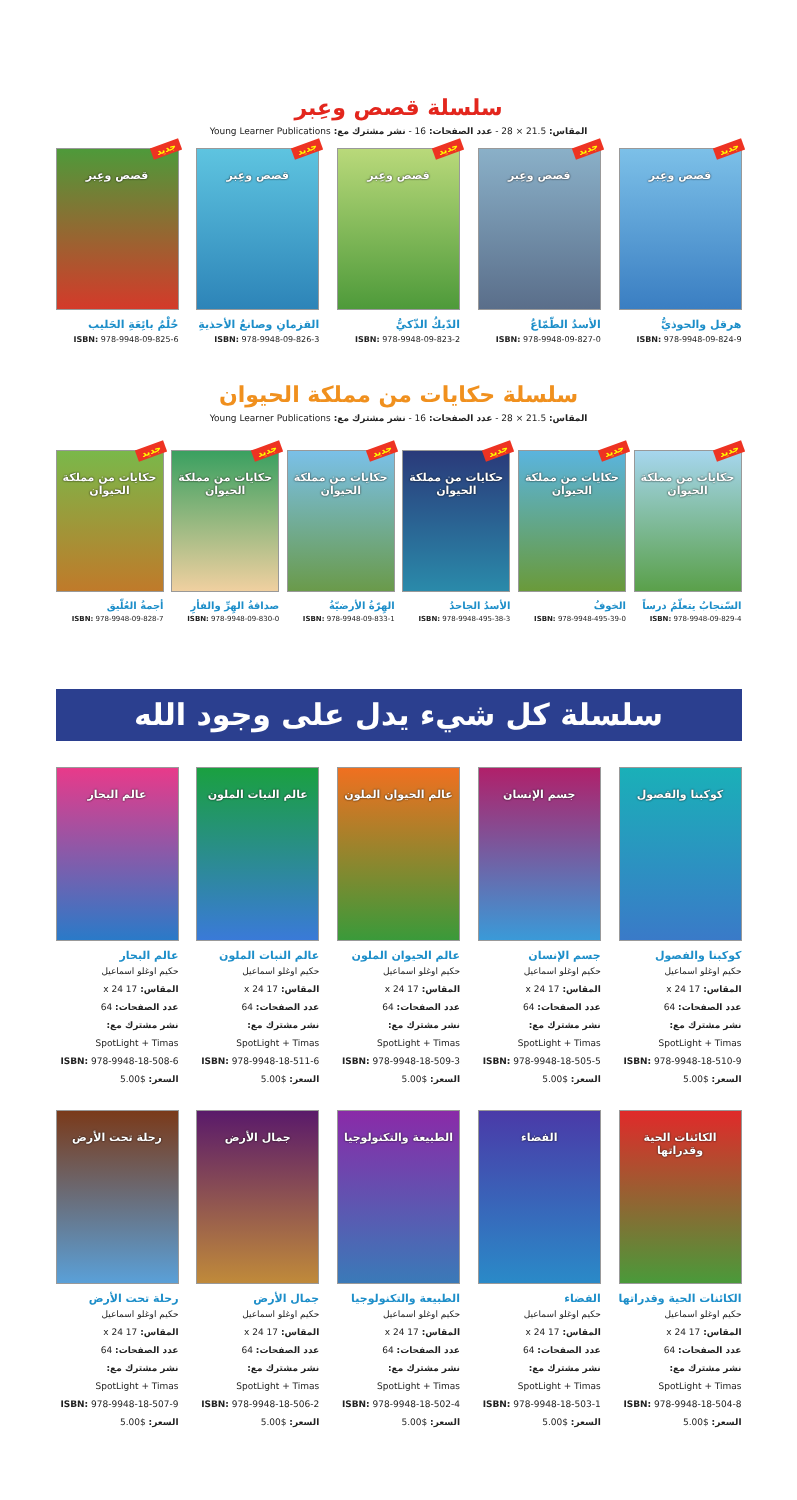سلسلة قصص وعِبر
المقاس: 21.5 × 28 - عدد الصفحات: 16 - نشر مشترك مع: Young Learner Publications
جديد
قصص وعِبر
هرقل والحوذيُّ
ISBN: 978-9948-09-824-9
جديد
قصص وعِبر
الأسدُ الطّمّاعُ
ISBN: 978-9948-09-827-0
جديد
قصص وعِبر
الدّيكُ الذّكيُّ
ISBN: 978-9948-09-823-2
جديد
قصص وعِبر
القزمانِ وصانعُ الأحذيةِ
ISBN: 978-9948-09-826-3
جديد
قصص وعِبر
حُلْمُ بائِعَةِ الحَليب
ISBN: 978-9948-09-825-6
سلسلة حكايات من مملكة الحيوان
المقاس: 21.5 × 28 - عدد الصفحات: 16 - نشر مشترك مع: Young Learner Publications
جديد
حكايات من مملكة الحيوان
السّنجابُ يتعلّمُ درساً
ISBN: 978-9948-09-829-4
جديد
حكايات من مملكة الحيوان
الخوفُ
ISBN: 978-9948-495-39-0
جديد
حكايات من مملكة الحيوان
الأسدُ الجاحدُ
ISBN: 978-9948-495-38-3
جديد
حكايات من مملكة الحيوان
الهِرّةُ الأرضيّةُ
ISBN: 978-9948-09-833-1
جديد
حكايات من مملكة الحيوان
صداقةُ الهِرِّ والفأرِ
ISBN: 978-9948-09-830-0
جديد
حكايات من مملكة الحيوان
أجمةُ العُلّيق
ISBN: 978-9948-09-828-7
سلسلة كل شيء يدل على وجود الله
كوكبنا والفصول
كوكبنا والفصول
حكيم اوغلو اسماعيل
المقاس: 17 x 24
عدد الصفحات: 64
نشر مشترك مع:
SpotLight + Timas
ISBN: 978-9948-18-510-9
السعر: $5.00
جسم الإنسان
جسم الإنسان
حكيم اوغلو اسماعيل
المقاس: 17 x 24
عدد الصفحات: 64
نشر مشترك مع:
SpotLight + Timas
ISBN: 978-9948-18-505-5
السعر: $5.00
عالم الحيوان الملون
عالم الحيوان الملون
حكيم اوغلو اسماعيل
المقاس: 17 x 24
عدد الصفحات: 64
نشر مشترك مع:
SpotLight + Timas
ISBN: 978-9948-18-509-3
السعر: $5.00
عالم النبات الملون
عالم النبات الملون
حكيم اوغلو اسماعيل
المقاس: 17 x 24
عدد الصفحات: 64
نشر مشترك مع:
SpotLight + Timas
ISBN: 978-9948-18-511-6
السعر: $5.00
عالم البحار
عالم البحار
حكيم اوغلو اسماعيل
المقاس: 17 x 24
عدد الصفحات: 64
نشر مشترك مع:
SpotLight + Timas
ISBN: 978-9948-18-508-6
السعر: $5.00
الكائنات الحية وقدراتها
الكائنات الحية وقدراتها
حكيم اوغلو اسماعيل
المقاس: 17 x 24
عدد الصفحات: 64
نشر مشترك مع:
SpotLight + Timas
ISBN: 978-9948-18-504-8
السعر: $5.00
الفضاء
الفضاء
حكيم اوغلو اسماعيل
المقاس: 17 x 24
عدد الصفحات: 64
نشر مشترك مع:
SpotLight + Timas
ISBN: 978-9948-18-503-1
السعر: $5.00
الطبيعة والتكنولوجيا
الطبيعة والتكنولوجيا
حكيم اوغلو اسماعيل
المقاس: 17 x 24
عدد الصفحات: 64
نشر مشترك مع:
SpotLight + Timas
ISBN: 978-9948-18-502-4
السعر: $5.00
جمال الأرض
جمال الأرض
حكيم اوغلو اسماعيل
المقاس: 17 x 24
عدد الصفحات: 64
نشر مشترك مع:
SpotLight + Timas
ISBN: 978-9948-18-506-2
السعر: $5.00
رحلة تحت الأرض
رحلة تحت الأرض
حكيم اوغلو اسماعيل
المقاس: 17 x 24
عدد الصفحات: 64
نشر مشترك مع:
SpotLight + Timas
ISBN: 978-9948-18-507-9
السعر: $5.00